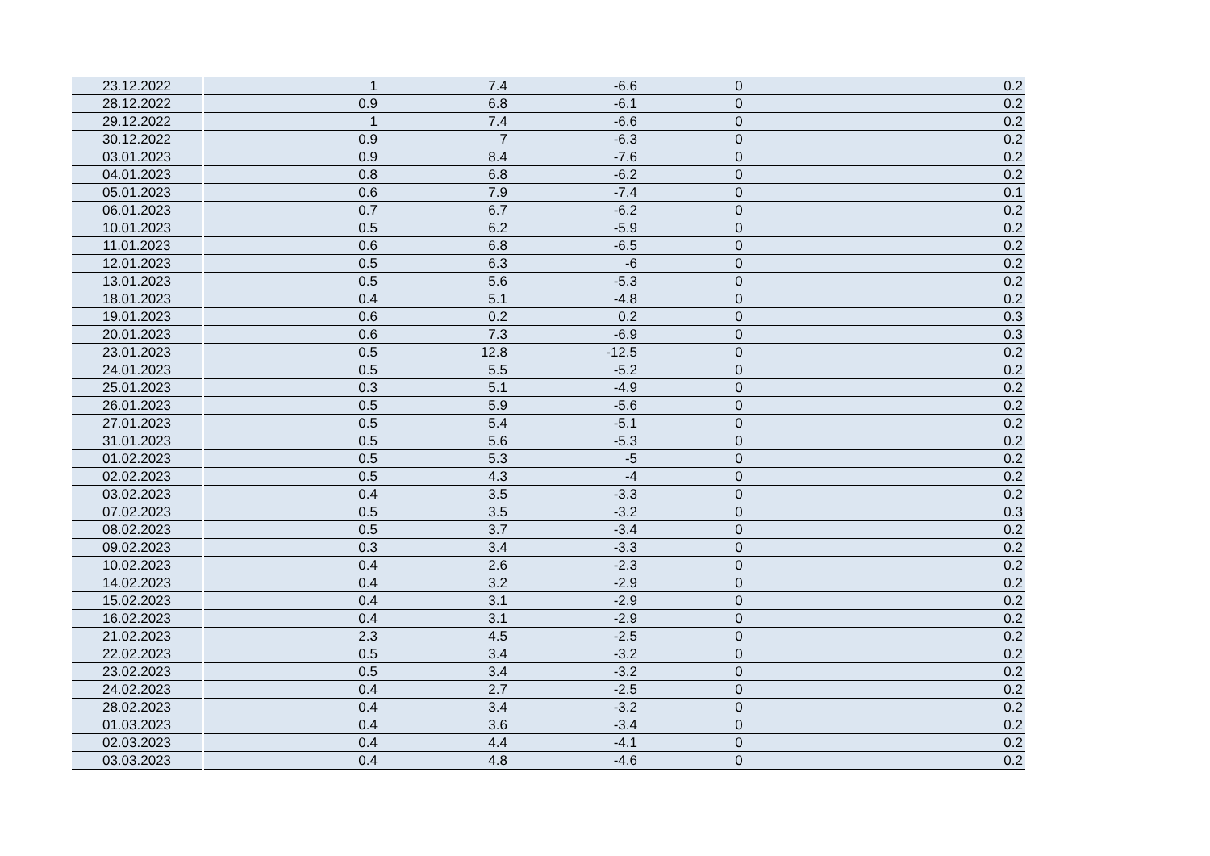| 23.12.2022 | 1 | 7.4 | -6.6 | 0 | 0.2 |
| 28.12.2022 | 0.9 | 6.8 | -6.1 | 0 | 0.2 |
| 29.12.2022 | 1 | 7.4 | -6.6 | 0 | 0.2 |
| 30.12.2022 | 0.9 | 7 | -6.3 | 0 | 0.2 |
| 03.01.2023 | 0.9 | 8.4 | -7.6 | 0 | 0.2 |
| 04.01.2023 | 0.8 | 6.8 | -6.2 | 0 | 0.2 |
| 05.01.2023 | 0.6 | 7.9 | -7.4 | 0 | 0.1 |
| 06.01.2023 | 0.7 | 6.7 | -6.2 | 0 | 0.2 |
| 10.01.2023 | 0.5 | 6.2 | -5.9 | 0 | 0.2 |
| 11.01.2023 | 0.6 | 6.8 | -6.5 | 0 | 0.2 |
| 12.01.2023 | 0.5 | 6.3 | -6 | 0 | 0.2 |
| 13.01.2023 | 0.5 | 5.6 | -5.3 | 0 | 0.2 |
| 18.01.2023 | 0.4 | 5.1 | -4.8 | 0 | 0.2 |
| 19.01.2023 | 0.6 | 0.2 | 0.2 | 0 | 0.3 |
| 20.01.2023 | 0.6 | 7.3 | -6.9 | 0 | 0.3 |
| 23.01.2023 | 0.5 | 12.8 | -12.5 | 0 | 0.2 |
| 24.01.2023 | 0.5 | 5.5 | -5.2 | 0 | 0.2 |
| 25.01.2023 | 0.3 | 5.1 | -4.9 | 0 | 0.2 |
| 26.01.2023 | 0.5 | 5.9 | -5.6 | 0 | 0.2 |
| 27.01.2023 | 0.5 | 5.4 | -5.1 | 0 | 0.2 |
| 31.01.2023 | 0.5 | 5.6 | -5.3 | 0 | 0.2 |
| 01.02.2023 | 0.5 | 5.3 | -5 | 0 | 0.2 |
| 02.02.2023 | 0.5 | 4.3 | -4 | 0 | 0.2 |
| 03.02.2023 | 0.4 | 3.5 | -3.3 | 0 | 0.2 |
| 07.02.2023 | 0.5 | 3.5 | -3.2 | 0 | 0.3 |
| 08.02.2023 | 0.5 | 3.7 | -3.4 | 0 | 0.2 |
| 09.02.2023 | 0.3 | 3.4 | -3.3 | 0 | 0.2 |
| 10.02.2023 | 0.4 | 2.6 | -2.3 | 0 | 0.2 |
| 14.02.2023 | 0.4 | 3.2 | -2.9 | 0 | 0.2 |
| 15.02.2023 | 0.4 | 3.1 | -2.9 | 0 | 0.2 |
| 16.02.2023 | 0.4 | 3.1 | -2.9 | 0 | 0.2 |
| 21.02.2023 | 2.3 | 4.5 | -2.5 | 0 | 0.2 |
| 22.02.2023 | 0.5 | 3.4 | -3.2 | 0 | 0.2 |
| 23.02.2023 | 0.5 | 3.4 | -3.2 | 0 | 0.2 |
| 24.02.2023 | 0.4 | 2.7 | -2.5 | 0 | 0.2 |
| 28.02.2023 | 0.4 | 3.4 | -3.2 | 0 | 0.2 |
| 01.03.2023 | 0.4 | 3.6 | -3.4 | 0 | 0.2 |
| 02.03.2023 | 0.4 | 4.4 | -4.1 | 0 | 0.2 |
| 03.03.2023 | 0.4 | 4.8 | -4.6 | 0 | 0.2 |